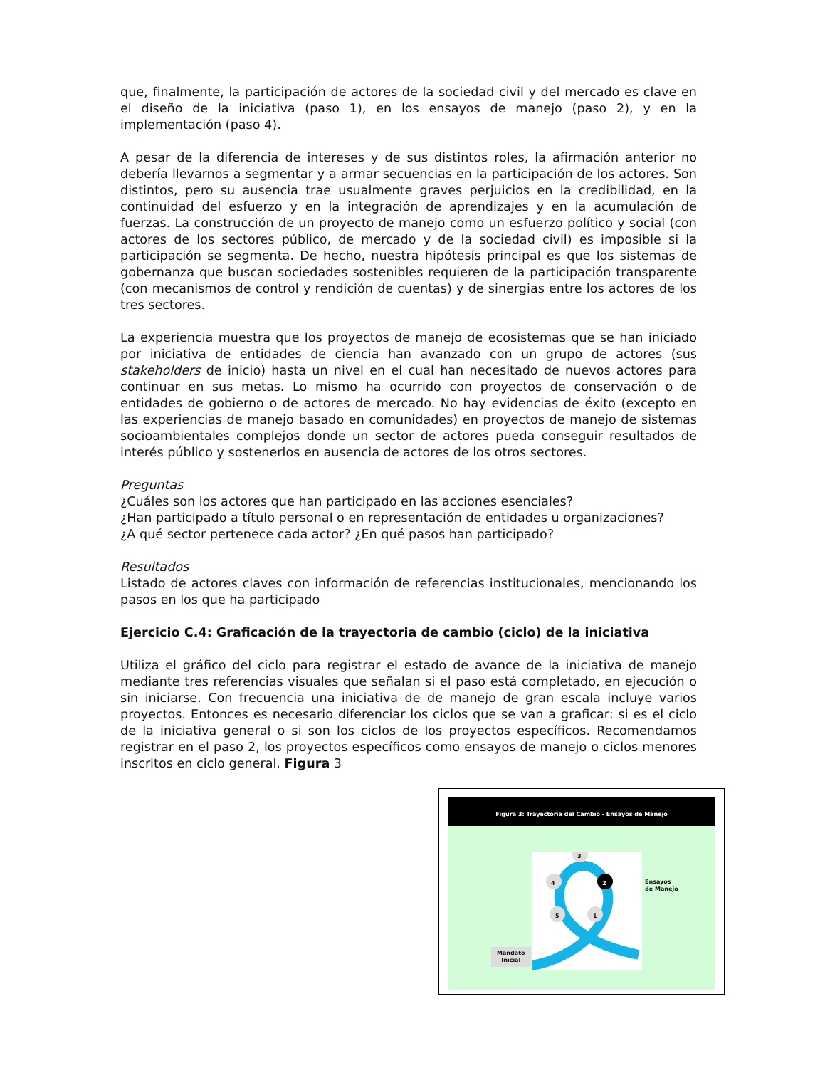que, finalmente, la participación de actores de la sociedad civil y del mercado es clave en el diseño de la iniciativa (paso 1), en los ensayos de manejo (paso 2), y en la implementación (paso 4).
A pesar de la diferencia de intereses y de sus distintos roles, la afirmación anterior no debería llevarnos a segmentar y a armar secuencias en la participación de los actores. Son distintos, pero su ausencia trae usualmente graves perjuicios en la credibilidad, en la continuidad del esfuerzo y en la integración de aprendizajes y en la acumulación de fuerzas. La construcción de un proyecto de manejo como un esfuerzo político y social (con actores de los sectores público, de mercado y de la sociedad civil) es imposible si la participación se segmenta. De hecho, nuestra hipótesis principal es que los sistemas de gobernanza que buscan sociedades sostenibles requieren de la participación transparente (con mecanismos de control y rendición de cuentas) y de sinergias entre los actores de los tres sectores.
La experiencia muestra que los proyectos de manejo de ecosistemas que se han iniciado por iniciativa de entidades de ciencia han avanzado con un grupo de actores (sus stakeholders de inicio) hasta un nivel en el cual han necesitado de nuevos actores para continuar en sus metas. Lo mismo ha ocurrido con proyectos de conservación o de entidades de gobierno o de actores de mercado. No hay evidencias de éxito (excepto en las experiencias de manejo basado en comunidades) en proyectos de manejo de sistemas socioambientales complejos donde un sector de actores pueda conseguir resultados de interés público y sostenerlos en ausencia de actores de los otros sectores.
Preguntas
¿Cuáles son los actores que han participado en las acciones esenciales?
¿Han participado a título personal o en representación de entidades u organizaciones?
¿A qué sector pertenece cada actor? ¿En qué pasos han participado?
Resultados
Listado de actores claves con información de referencias institucionales, mencionando los pasos en los que ha participado
Ejercicio C.4: Graficación de la trayectoria de cambio (ciclo) de la iniciativa
Utiliza el gráfico del ciclo para registrar el estado de avance de la iniciativa de manejo mediante tres referencias visuales que señalan si el paso está completado, en ejecución o sin iniciarse. Con frecuencia una iniciativa de de manejo de gran escala incluye varios proyectos. Entonces es necesario diferenciar los ciclos que se van a graficar: si es el ciclo de la iniciativa general o si son los ciclos de los proyectos específicos. Recomendamos registrar en el paso 2, los proyectos específicos como ensayos de manejo o ciclos menores inscritos en ciclo general. Figura 3
Figura 3: Trayectoria del Cambio - Ensayos de Manejo
3
2 4
5 1
Ensayos
de Manejo
Mandato
Inicial